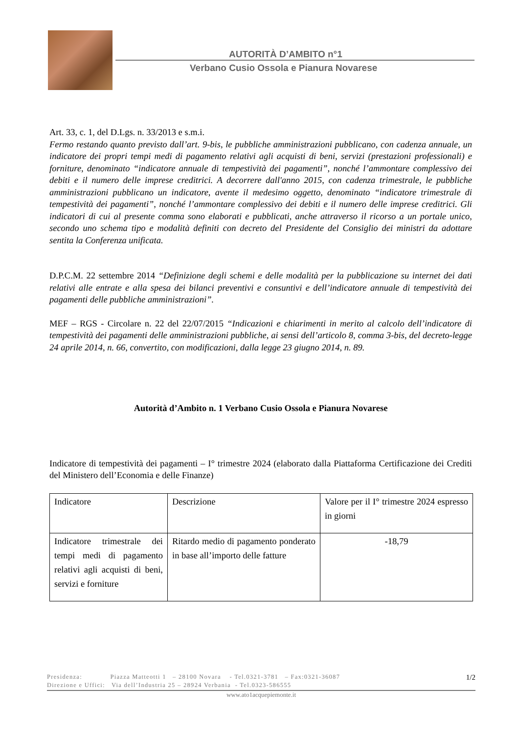AUTORITÀ D’AMBITO n°1
Verbano Cusio Ossola e Pianura Novarese
Art. 33, c. 1, del D.Lgs. n. 33/2013 e s.m.i.
Fermo restando quanto previsto dall’art. 9-bis, le pubbliche amministrazioni pubblicano, con cadenza annuale, un indicatore dei propri tempi medi di pagamento relativi agli acquisti di beni, servizi (prestazioni professionali) e forniture, denominato “indicatore annuale di tempestività dei pagamenti”, nonché l’ammontare complessivo dei debiti e il numero delle imprese creditrici. A decorrere dall'anno 2015, con cadenza trimestrale, le pubbliche amministrazioni pubblicano un indicatore, avente il medesimo oggetto, denominato “indicatore trimestrale di tempestività dei pagamenti”, nonché l’ammontare complessivo dei debiti e il numero delle imprese creditrici. Gli indicatori di cui al presente comma sono elaborati e pubblicati, anche attraverso il ricorso a un portale unico, secondo uno schema tipo e modalità definiti con decreto del Presidente del Consiglio dei ministri da adottare sentita la Conferenza unificata.
D.P.C.M. 22 settembre 2014 “Definizione degli schemi e delle modalità per la pubblicazione su internet dei dati relativi alle entrate e alla spesa dei bilanci preventivi e consuntivi e dell’indicatore annuale di tempestività dei pagamenti delle pubbliche amministrazioni”.
MEF – RGS - Circolare n. 22 del 22/07/2015 “Indicazioni e chiarimenti in merito al calcolo dell’indicatore di tempestività dei pagamenti delle amministrazioni pubbliche, ai sensi dell’articolo 8, comma 3-bis, del decreto-legge 24 aprile 2014, n. 66, convertito, con modificazioni, dalla legge 23 giugno 2014, n. 89.
Autorità d’Ambito n. 1 Verbano Cusio Ossola e Pianura Novarese
Indicatore di tempestività dei pagamenti – I° trimestre 2024 (elaborato dalla Piattaforma Certificazione dei Crediti del Ministero dell’Economia e delle Finanze)
| Indicatore | Descrizione | Valore per il I° trimestre 2024 espresso in giorni |
| Indicatore trimestrale dei tempi medi di pagamento relativi agli acquisti di beni, servizi e forniture | Ritardo medio di pagamento ponderato in base all’importo delle fatture | -18,79 |
Presidenza: Piazza Matteotti 1 – 28100 Novara - Tel.0321-3781 – Fax:0321-36087 1/2
Direzione e Uffici: Via dell’Industria 25 – 28924 Verbania - Tel.0323-586555
www.ato1acquepiemonte.it